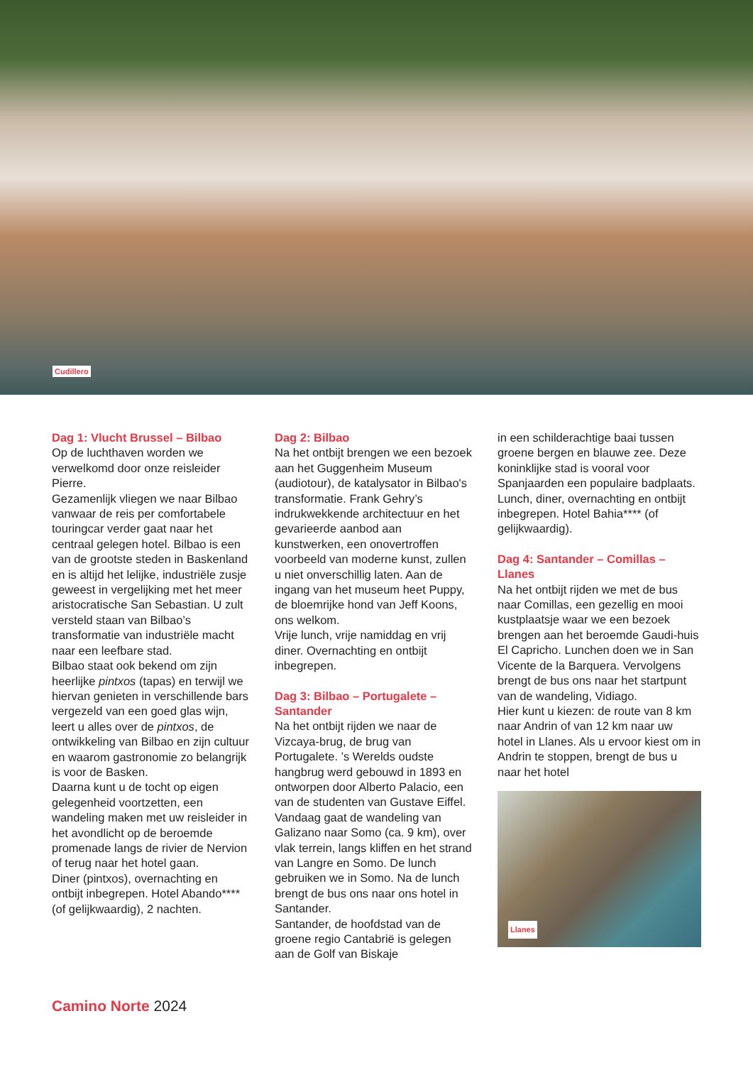Cudillero
Dag 1: Vlucht Brussel – Bilbao
Op de luchthaven worden we verwelkomd door onze reisleider Pierre.
Gezamenlijk vliegen we naar Bilbao vanwaar de reis per comfortabele touringcar verder gaat naar het centraal gelegen hotel. Bilbao is een van de grootste steden in Baskenland en is altijd het lelijke, industriële zusje geweest in vergelijking met het meer aristocratische San Sebastian. U zult versteld staan van Bilbao’s transformatie van industriële macht naar een leefbare stad.
Bilbao staat ook bekend om zijn heerlijke pintxos (tapas) en terwijl we hiervan genieten in verschillende bars vergezeld van een goed glas wijn, leert u alles over de pintxos, de ontwikkeling van Bilbao en zijn cultuur en waarom gastronomie zo belangrijk is voor de Basken.
Daarna kunt u de tocht op eigen gelegenheid voortzetten, een wandeling maken met uw reisleider in het avondlicht op de beroemde promenade langs de rivier de Nervion of terug naar het hotel gaan.
Diner (pintxos), overnachting en ontbijt inbegrepen. Hotel Abando**** (of gelijkwaardig), 2 nachten.
Dag 2: Bilbao
Na het ontbijt brengen we een bezoek aan het Guggenheim Museum (audiotour), de katalysator in Bilbao's transformatie. Frank Gehry’s indrukwekkende architectuur en het gevarieerde aanbod aan kunstwerken, een onovertroffen voorbeeld van moderne kunst, zullen u niet onverschillig laten. Aan de ingang van het museum heet Puppy, de bloemrijke hond van Jeff Koons, ons welkom.
Vrije lunch, vrije namiddag en vrij diner. Overnachting en ontbijt inbegrepen.
Dag 3: Bilbao – Portugalete – Santander
Na het ontbijt rijden we naar de Vizcaya-brug, de brug van Portugalete. ’s Werelds oudste hangbrug werd gebouwd in 1893 en ontworpen door Alberto Palacio, een van de studenten van Gustave Eiffel. Vandaag gaat de wandeling van Galizano naar Somo (ca. 9 km), over vlak terrein, langs kliffen en het strand van Langre en Somo. De lunch gebruiken we in Somo. Na de lunch brengt de bus ons naar ons hotel in Santander.
Santander, de hoofdstad van de groene regio Cantabrië is gelegen aan de Golf van Biskaje
in een schilderachtige baai tussen groene bergen en blauwe zee. Deze koninklijke stad is vooral voor Spanjaarden een populaire badplaats.
Lunch, diner, overnachting en ontbijt inbegrepen. Hotel Bahia**** (of gelijkwaardig).
Dag 4: Santander – Comillas – Llanes
Na het ontbijt rijden we met de bus naar Comillas, een gezellig en mooi kustplaatsje waar we een bezoek brengen aan het beroemde Gaudi-huis El Capricho. Lunchen doen we in San Vicente de la Barquera. Vervolgens brengt de bus ons naar het startpunt van de wandeling, Vidiago.
Hier kunt u kiezen: de route van 8 km naar Andrin of van 12 km naar uw hotel in Llanes. Als u ervoor kiest om in Andrin te stoppen, brengt de bus u naar het hotel
Llanes
Camino Norte 2024